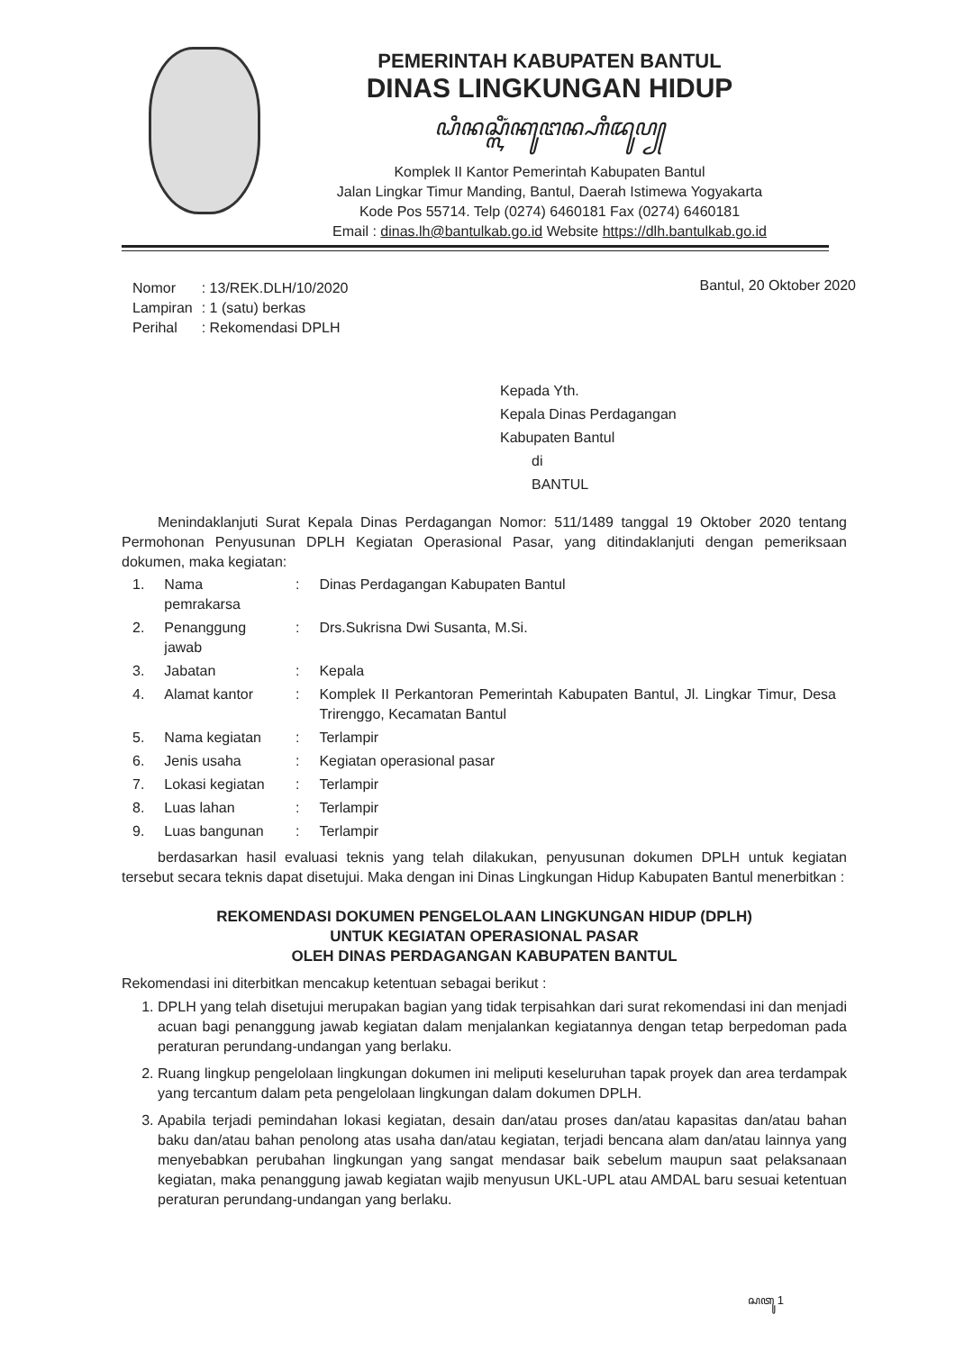PEMERINTAH KABUPATEN BANTUL
DINAS LINGKUNGAN HIDUP
ꦝꦶꦤꦱ꧀ꦭꦶꦁꦏꦸꦔꦤ꧀ꦲꦶꦢꦸꦥ꧀
Komplek II Kantor Pemerintah Kabupaten Bantul
Jalan Lingkar Timur Manding, Bantul, Daerah Istimewa Yogyakarta
Kode Pos 55714. Telp (0274) 6460181 Fax (0274) 6460181
Email : dinas.lh@bantulkab.go.id Website https://dlh.bantulkab.go.id
| Nomor | : 13/REK.DLH/10/2020 |
| Lampiran | : 1 (satu) berkas |
| Perihal | : Rekomendasi DPLH |
Bantul, 20 Oktober 2020
Kepada Yth.
Kepala Dinas Perdagangan
Kabupaten Bantul
di
BANTUL
Menindaklanjuti Surat Kepala Dinas Perdagangan Nomor: 511/1489 tanggal 19 Oktober 2020 tentang Permohonan Penyusunan DPLH Kegiatan Operasional Pasar, yang ditindaklanjuti dengan pemeriksaan dokumen, maka kegiatan:
| 1. | Nama pemrakarsa | : | Dinas Perdagangan Kabupaten Bantul |
| 2. | Penanggung jawab | : | Drs.Sukrisna Dwi Susanta, M.Si. |
| 3. | Jabatan | : | Kepala |
| 4. | Alamat kantor | : | Komplek II Perkantoran Pemerintah Kabupaten Bantul, Jl. Lingkar Timur, Desa Trirenggo, Kecamatan Bantul |
| 5. | Nama kegiatan | : | Terlampir |
| 6. | Jenis usaha | : | Kegiatan operasional pasar |
| 7. | Lokasi kegiatan | : | Terlampir |
| 8. | Luas lahan | : | Terlampir |
| 9. | Luas bangunan | : | Terlampir |
berdasarkan hasil evaluasi teknis yang telah dilakukan, penyusunan dokumen DPLH untuk kegiatan tersebut secara teknis dapat disetujui. Maka dengan ini Dinas Lingkungan Hidup Kabupaten Bantul menerbitkan :
REKOMENDASI DOKUMEN PENGELOLAAN LINGKUNGAN HIDUP (DPLH)
UNTUK KEGIATAN OPERASIONAL PASAR
OLEH DINAS PERDAGANGAN KABUPATEN BANTUL
Rekomendasi ini diterbitkan mencakup ketentuan sebagai berikut :
1. DPLH yang telah disetujui merupakan bagian yang tidak terpisahkan dari surat rekomendasi ini dan menjadi acuan bagi penanggung jawab kegiatan dalam menjalankan kegiatannya dengan tetap berpedoman pada peraturan perundang-undangan yang berlaku.
2. Ruang lingkup pengelolaan lingkungan dokumen ini meliputi keseluruhan tapak proyek dan area terdampak yang tercantum dalam peta pengelolaan lingkungan dalam dokumen DPLH.
3. Apabila terjadi pemindahan lokasi kegiatan, desain dan/atau proses dan/atau kapasitas dan/atau bahan baku dan/atau bahan penolong atas usaha dan/atau kegiatan, terjadi bencana alam dan/atau lainnya yang menyebabkan perubahan lingkungan yang sangat mendasar baik sebelum maupun saat pelaksanaan kegiatan, maka penanggung jawab kegiatan wajib menyusun UKL-UPL atau AMDAL baru sesuai ketentuan peraturan perundang-undangan yang berlaku.
ꦱꦠꦸ 1